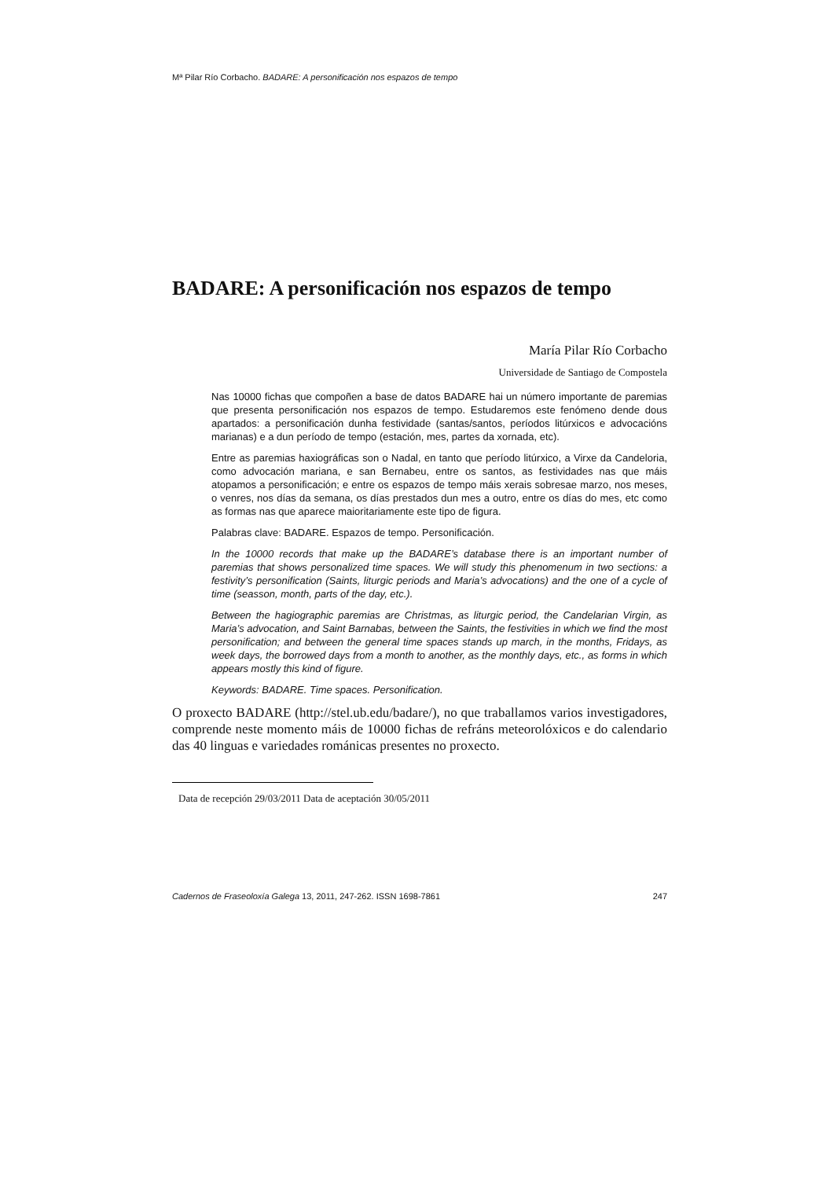Mª Pilar Río Corbacho. BADARE: A personificación nos espazos de tempo
BADARE: A personificación nos espazos de tempo
María Pilar Río Corbacho
Universidade de Santiago de Compostela
Nas 10000 fichas que compoñen a base de datos BADARE hai un número importante de paremias que presenta personificación nos espazos de tempo. Estudaremos este fenómeno dende dous apartados: a personificación dunha festividade (santas/santos, períodos litúrxicos e advocacións marianas) e a dun período de tempo (estación, mes, partes da xornada, etc).
Entre as paremias haxiográficas son o Nadal, en tanto que período litúrxico, a Virxe da Candeloria, como advocación mariana, e san Bernabeu, entre os santos, as festividades nas que máis atopamos a personificación; e entre os espazos de tempo máis xerais sobresae marzo, nos meses, o venres, nos días da semana, os días prestados dun mes a outro, entre os días do mes, etc como as formas nas que aparece maioritariamente este tipo de figura.
Palabras clave: BADARE. Espazos de tempo. Personificación.
In the 10000 records that make up the BADARE’s database there is an important number of paremias that shows personalized time spaces. We will study this phenomenum in two sections: a festivity’s personification (Saints, liturgic periods and Maria’s advocations) and the one of a cycle of time (seasson, month, parts of the day, etc.).
Between the hagiographic paremias are Christmas, as liturgic period, the Candelarian Virgin, as Maria’s advocation, and Saint Barnabas, between the Saints, the festivities in which we find the most personification; and between the general time spaces stands up march, in the months, Fridays, as week days, the borrowed days from a month to another, as the monthly days, etc., as forms in which appears mostly this kind of figure.
Keywords: BADARE. Time spaces. Personification.
O proxecto BADARE (http://stel.ub.edu/badare/), no que traballamos varios investigadores, comprende neste momento máis de 10000 fichas de refráns meteorolóxicos e do calendario das 40 linguas e variedades románicas presentes no proxecto.
Data de recepción 29/03/2011 Data de aceptación 30/05/2011
Cadernos de Fraseoloxía Galega 13, 2011, 247-262. ISSN 1698-7861 247